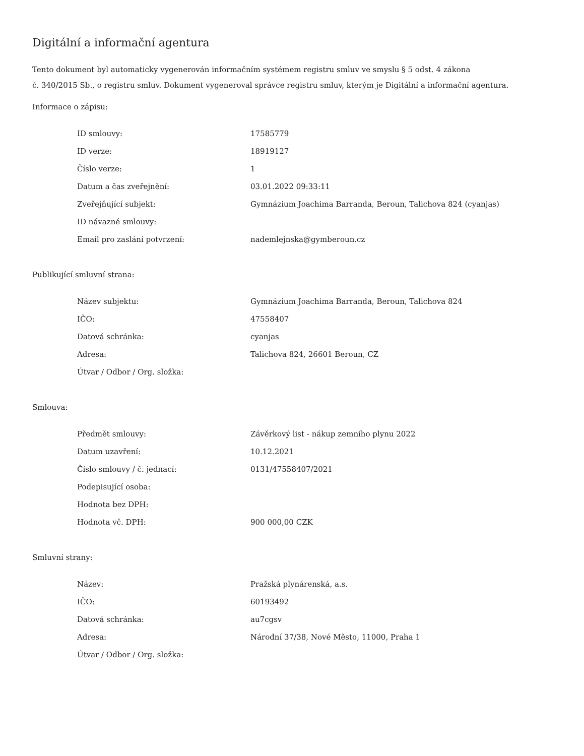Digitální a informační agentura
Tento dokument byl automaticky vygenerován informačním systémem registru smluv ve smyslu § 5 odst. 4 zákona
č. 340/2015 Sb., o registru smluv. Dokument vygeneroval správce registru smluv, kterým je Digitální a informační agentura.
Informace o zápisu:
| ID smlouvy: | 17585779 |
| ID verze: | 18919127 |
| Číslo verze: | 1 |
| Datum a čas zveřejnění: | 03.01.2022 09:33:11 |
| Zveřejňující subjekt: | Gymnázium Joachima Barranda, Beroun, Talichova 824 (cyanjas) |
| ID návazné smlouvy: | |
| Email pro zaslání potvrzení: | nademlejnska@gymberoun.cz |
Publikující smluvní strana:
| Název subjektu: | Gymnázium Joachima Barranda, Beroun, Talichova 824 |
| IČO: | 47558407 |
| Datová schránka: | cyanjas |
| Adresa: | Talichova 824, 26601 Beroun, CZ |
| Útvar / Odbor / Org. složka: | |
Smlouva:
| Předmět smlouvy: | Závěrkový list - nákup zemního plynu 2022 |
| Datum uzavření: | 10.12.2021 |
| Číslo smlouvy / č. jednací: | 0131/47558407/2021 |
| Podepisující osoba: | |
| Hodnota bez DPH: | |
| Hodnota vč. DPH: | 900 000,00 CZK |
Smluvní strany:
| Název: | Pražská plynárenská, a.s. |
| IČO: | 60193492 |
| Datová schránka: | au7cgsv |
| Adresa: | Národní 37/38, Nové Město, 11000, Praha 1 |
| Útvar / Odbor / Org. složka: | |